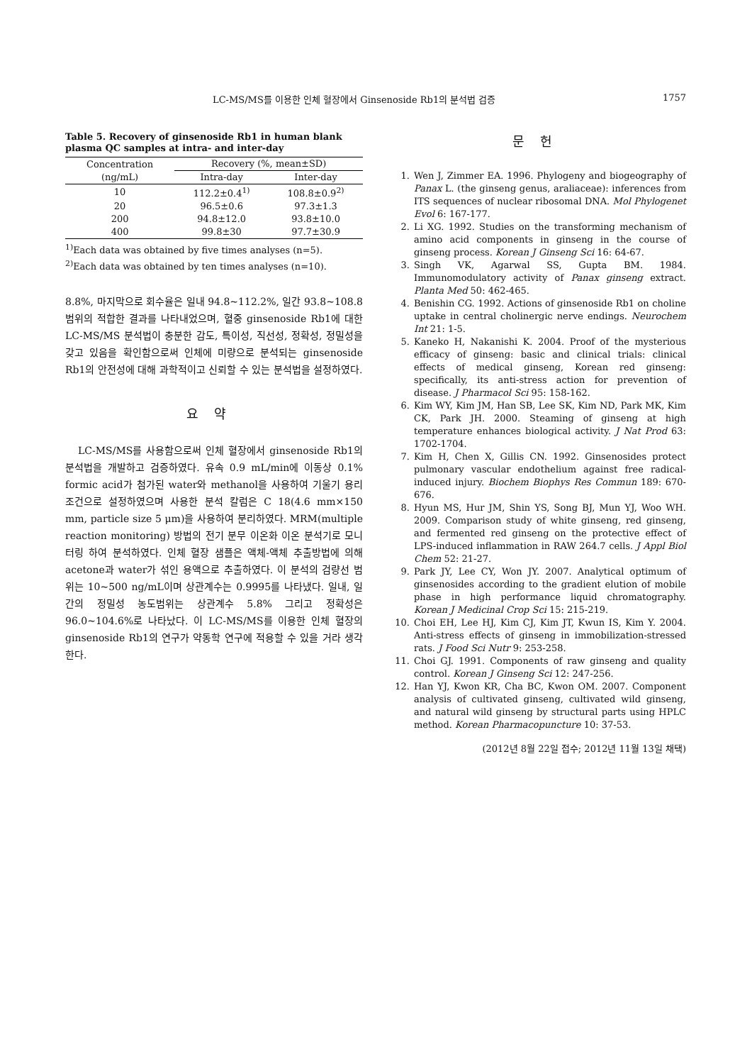LC-MS/MS를 이용한 인체 혈장에서 Ginsenoside Rb1의 분석법 검증 1757
Table 5. Recovery of ginsenoside Rb1 in human blank plasma QC samples at intra- and inter-day
| Concentration (ng/mL) | Recovery (%, mean±SD) | |
| --- | --- | --- |
| | Intra-day | Inter-day |
| 10 | 112.2±0.4<sup>1)</sup> | 108.8±0.9<sup>2)</sup> |
| 20 | 96.5±0.6 | 97.3±1.3 |
| 200 | 94.8±12.0 | 93.8±10.0 |
| 400 | 99.8±30 | 97.7±30.9 |
<sup>1)</sup> Each data was obtained by five times analyses (n=5).
<sup>2)</sup> Each data was obtained by ten times analyses (n=10).
8.8%, 마지막으로 회수율은 일내 94.8~112.2%, 일간 93.8~108.8 범위의 적합한 결과를 나타내었으며, 혈중 ginsenoside Rb1에 대한 LC-MS/MS 분석법이 충분한 감도, 특이성, 직선성, 정확성, 정밀성을 갖고 있음을 확인함으로써 인체에 미량으로 분석되는 ginsenoside Rb1의 안전성에 대해 과학적이고 신뢰할 수 있는 분석법을 설정하였다.
요약
LC-MS/MS를 사용함으로써 인체 혈장에서 ginsenoside Rb1의 분석법을 개발하고 검증하였다. 유속 0.9 mL/min에 이동상 0.1% formic acid가 첨가된 water와 methanol을 사용하여 기울기 용리 조건으로 설정하였으며 사용한 분석 칼럼은 C 18(4.6 mm×150 mm, particle size 5 μm)을 사용하여 분리하였다. MRM(multiple reaction monitoring) 방법의 전기 분무 이온화 이온 분석기로 모니터링 하여 분석하였다. 인체 혈장 샘플은 액체-액체 추출방법에 의해 acetone과 water가 섞인 용액으로 추출하였다. 이 분석의 검량선 범위는 10~500 ng/mL이며 상관계수는 0.9995를 나타냈다. 일내, 일간의 정밀성 농도범위는 상관계수 5.8% 그리고 정확성은 96.0~104.6%로 나타났다. 이 LC-MS/MS를 이용한 인체 혈장의 ginsenoside Rb1의 연구가 약동학 연구에 적용할 수 있을 거라 생각한다.
문헌
1. Wen J, Zimmer EA. 1996. Phylogeny and biogeography of Panax L. (the ginseng genus, araliaceae): inferences from ITS sequences of nuclear ribosomal DNA. Mol Phylogenet Evol 6: 167-177.
2. Li XG. 1992. Studies on the transforming mechanism of amino acid components in ginseng in the course of ginseng process. Korean J Ginseng Sci 16: 64-67.
3. Singh VK, Agarwal SS, Gupta BM. 1984. Immunomodulatory activity of Panax ginseng extract. Planta Med 50: 462-465.
4. Benishin CG. 1992. Actions of ginsenoside Rb1 on choline uptake in central cholinergic nerve endings. Neurochem Int 21: 1-5.
5. Kaneko H, Nakanishi K. 2004. Proof of the mysterious efficacy of ginseng: basic and clinical trials: clinical effects of medical ginseng, Korean red ginseng: specifically, its anti-stress action for prevention of disease. J Pharmacol Sci 95: 158-162.
6. Kim WY, Kim JM, Han SB, Lee SK, Kim ND, Park MK, Kim CK, Park JH. 2000. Steaming of ginseng at high temperature enhances biological activity. J Nat Prod 63: 1702-1704.
7. Kim H, Chen X, Gillis CN. 1992. Ginsenosides protect pulmonary vascular endothelium against free radical-induced injury. Biochem Biophys Res Commun 189: 670-676.
8. Hyun MS, Hur JM, Shin YS, Song BJ, Mun YJ, Woo WH. 2009. Comparison study of white ginseng, red ginseng, and fermented red ginseng on the protective effect of LPS-induced inflammation in RAW 264.7 cells. J Appl Biol Chem 52: 21-27.
9. Park JY, Lee CY, Won JY. 2007. Analytical optimum of ginsenosides according to the gradient elution of mobile phase in high performance liquid chromatography. Korean J Medicinal Crop Sci 15: 215-219.
10. Choi EH, Lee HJ, Kim CJ, Kim JT, Kwun IS, Kim Y. 2004. Anti-stress effects of ginseng in immobilization-stressed rats. J Food Sci Nutr 9: 253-258.
11. Choi GJ. 1991. Components of raw ginseng and quality control. Korean J Ginseng Sci 12: 247-256.
12. Han YJ, Kwon KR, Cha BC, Kwon OM. 2007. Component analysis of cultivated ginseng, cultivated wild ginseng, and natural wild ginseng by structural parts using HPLC method. Korean Pharmacopuncture 10: 37-53.
(2012년 8월 22일 접수; 2012년 11월 13일 채택)